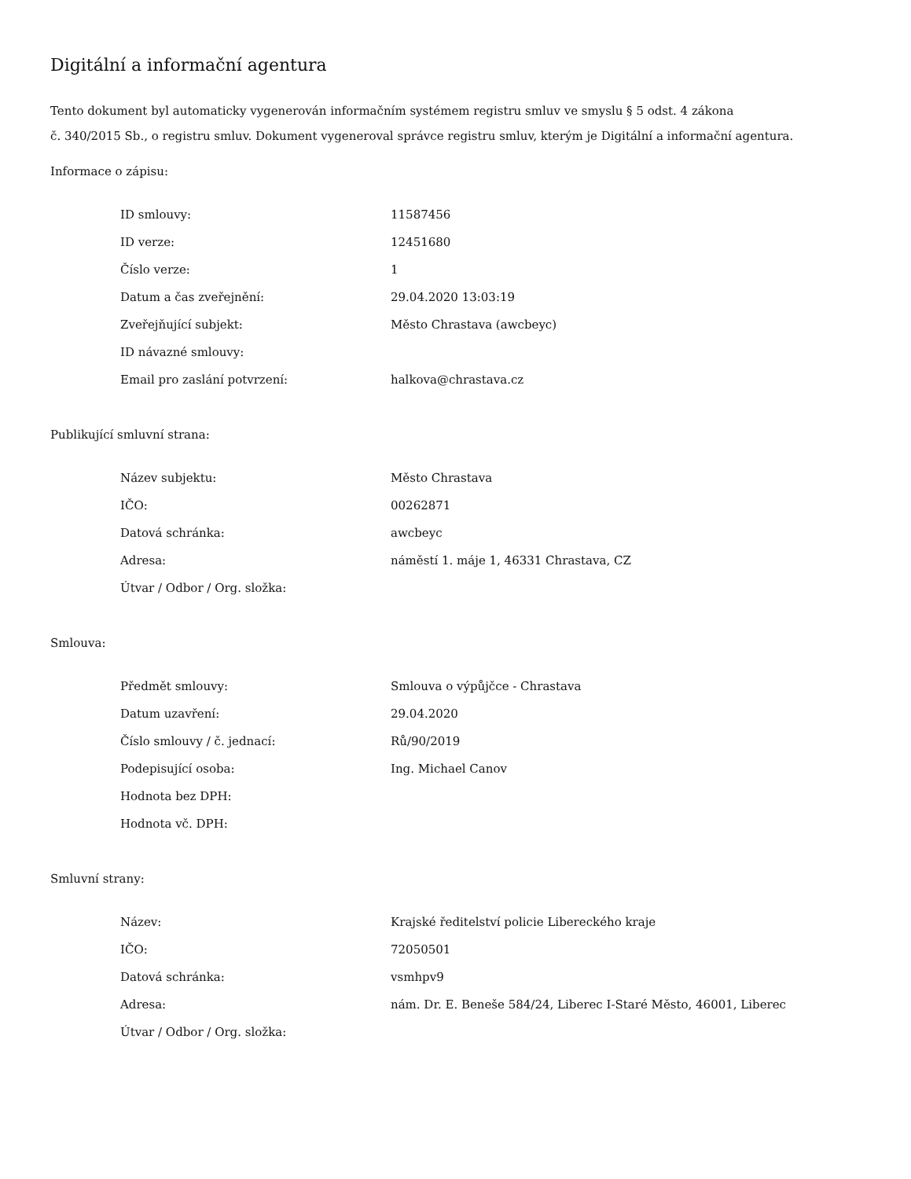Digitální a informační agentura
Tento dokument byl automaticky vygenerován informačním systémem registru smluv ve smyslu § 5 odst. 4 zákona
č. 340/2015 Sb., o registru smluv. Dokument vygeneroval správce registru smluv, kterým je Digitální a informační agentura.
Informace o zápisu:
| ID smlouvy: | 11587456 |
| ID verze: | 12451680 |
| Číslo verze: | 1 |
| Datum a čas zveřejnění: | 29.04.2020 13:03:19 |
| Zveřejňující subjekt: | Město Chrastava (awcbeyc) |
| ID návazné smlouvy: | |
| Email pro zaslání potvrzení: | halkova@chrastava.cz |
Publikující smluvní strana:
| Název subjektu: | Město Chrastava |
| IČO: | 00262871 |
| Datová schránka: | awcbeyc |
| Adresa: | náměstí 1. máje 1, 46331 Chrastava, CZ |
| Útvar / Odbor / Org. složka: | |
Smlouva:
| Předmět smlouvy: | Smlouva o výpůjčce - Chrastava |
| Datum uzavření: | 29.04.2020 |
| Číslo smlouvy / č. jednací: | Rů/90/2019 |
| Podepisující osoba: | Ing. Michael Canov |
| Hodnota bez DPH: | |
| Hodnota vč. DPH: | |
Smluvní strany:
| Název: | Krajské ředitelství policie Libereckého kraje |
| IČO: | 72050501 |
| Datová schránka: | vsmhpv9 |
| Adresa: | nám. Dr. E. Beneše 584/24, Liberec I-Staré Město, 46001, Liberec |
| Útvar / Odbor / Org. složka: | |